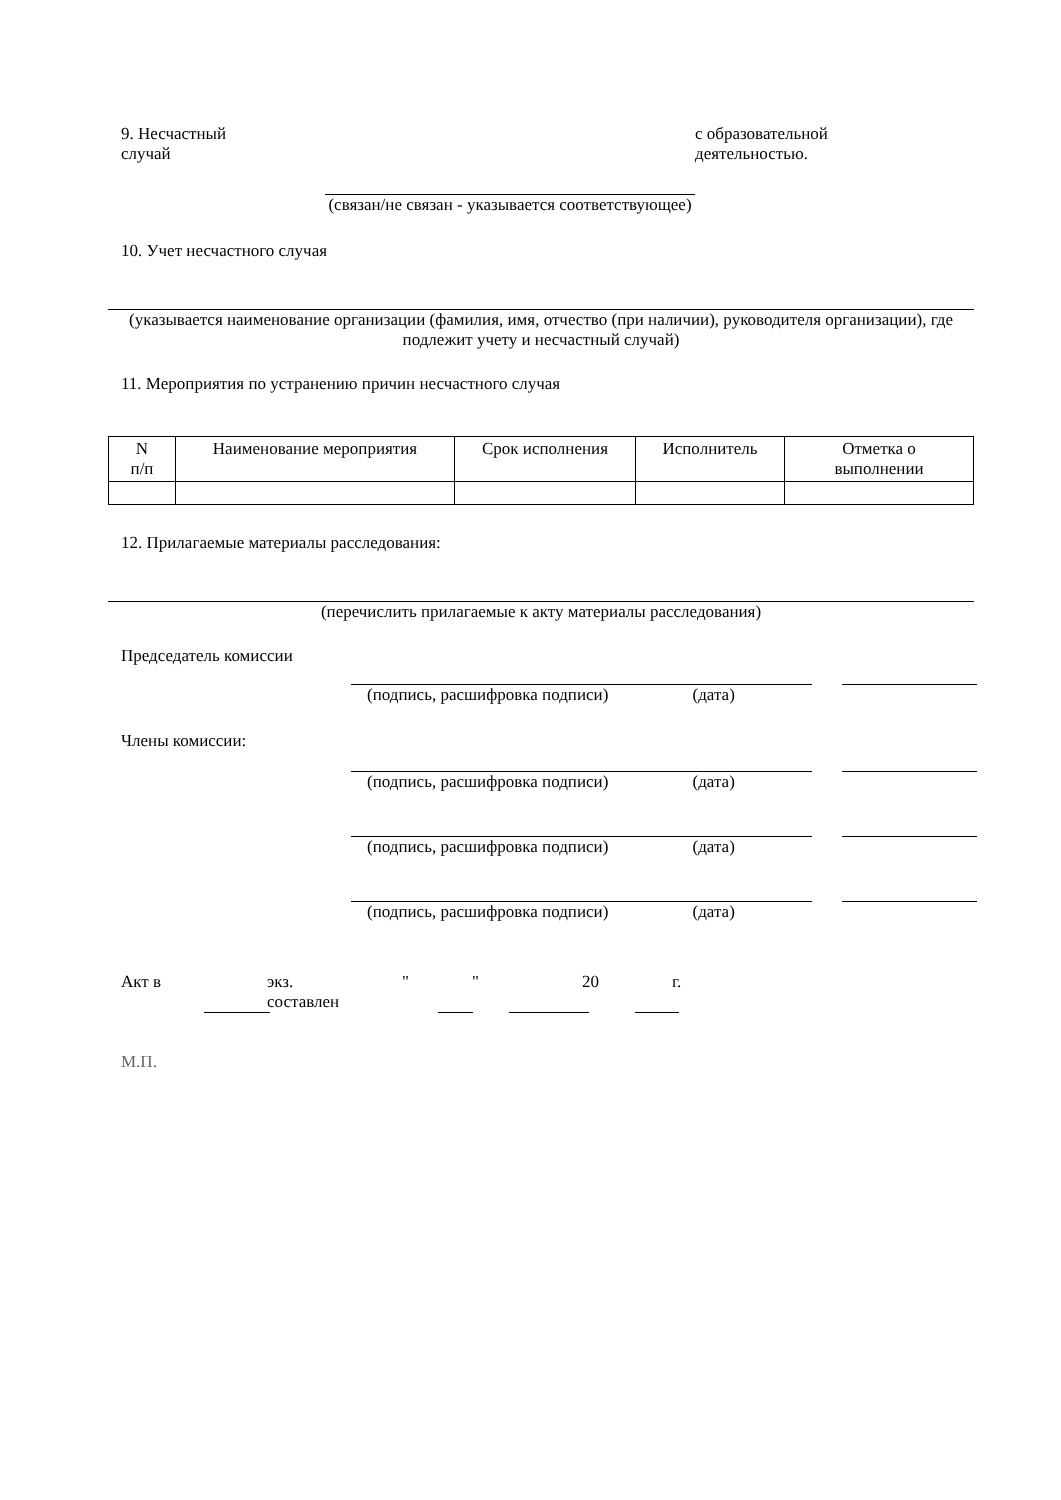9. Несчастный
случай
с образовательной
деятельностью.
(связан/не связан - указывается соответствующее)
10. Учет несчастного случая
(указывается наименование организации (фамилия, имя, отчество (при наличии), руководителя организации), где подлежит учету и несчастный случай)
11. Мероприятия по устранению причин несчастного случая
| N п/п | Наименование мероприятия | Срок исполнения | Исполнитель | Отметка о выполнении |
| --- | --- | --- | --- | --- |
12. Прилагаемые материалы расследования:
(перечислить прилагаемые к акту материалы расследования)
Председатель комиссии
(подпись, расшифровка подписи) (дата)
Члены комиссии:
(подпись, расшифровка подписи) (дата)
(подпись, расшифровка подписи) (дата)
(подпись, расшифровка подписи) (дата)
Акт в экз.
составлен
" " 20 г.
М.П.